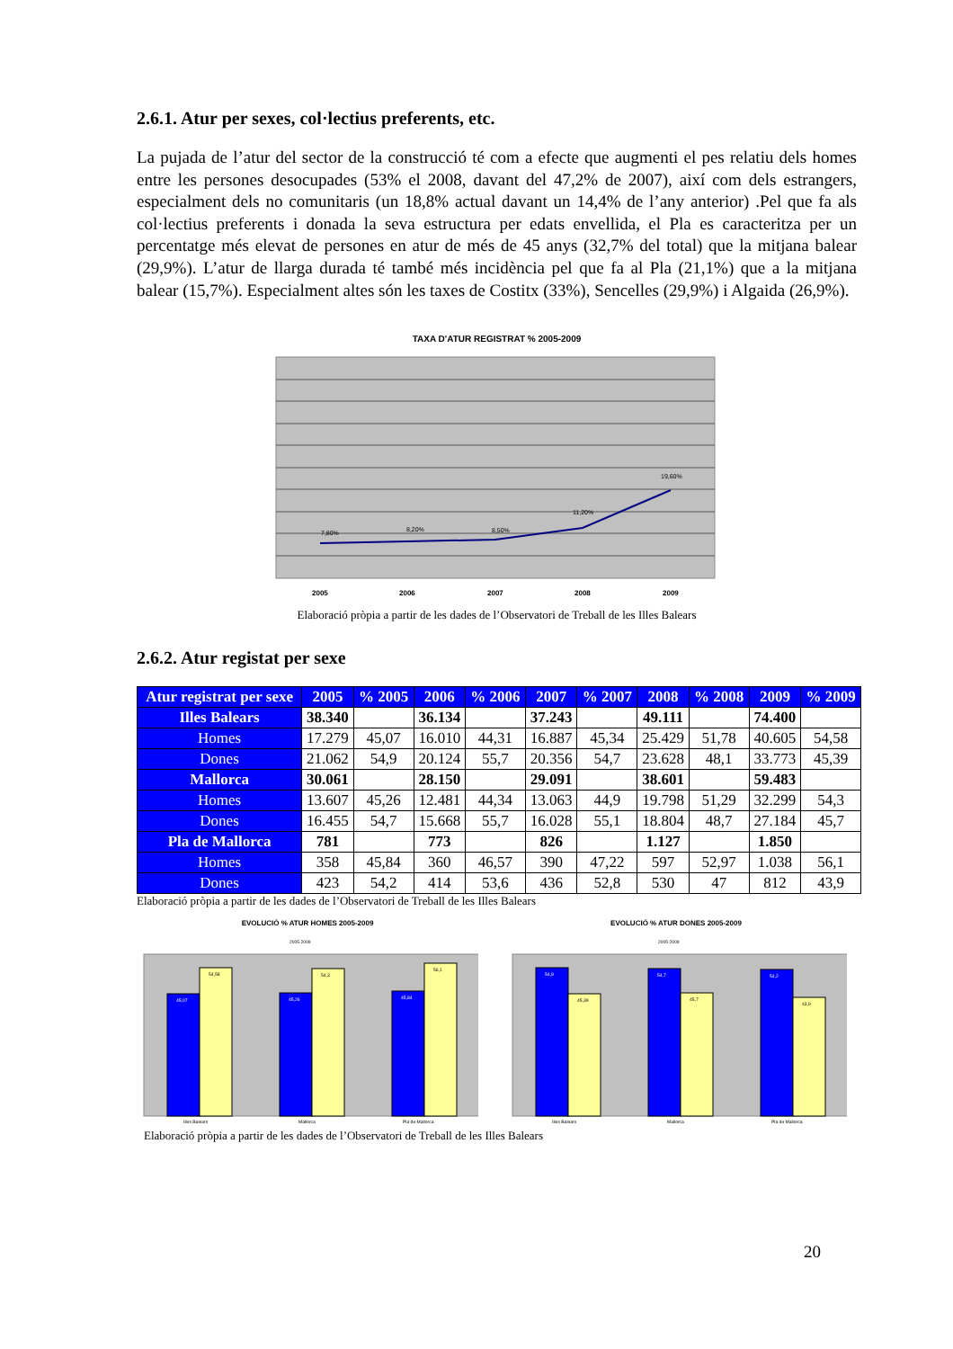2.6.1. Atur per sexes, col·lectius preferents, etc.
La pujada de l’atur del sector de la construcció té com a efecte que augmenti el pes relatiu dels homes entre les persones desocupades (53% el 2008, davant del 47,2% de 2007), així com dels estrangers, especialment dels no comunitaris (un 18,8% actual davant un 14,4% de l’any anterior) .Pel que fa als col·lectius preferents i donada la seva estructura per edats envellida, el Pla es caracteritza per un percentatge més elevat de persones en atur de més de 45 anys (32,7% del total) que la mitjana balear (29,9%). L’atur de llarga durada té també més incidència pel que fa al Pla (21,1%) que a la mitjana balear (15,7%). Especialment altes són les taxes de Costitx (33%), Sencelles (29,9%) i Algaida (26,9%).
TAXA D'ATUR REGISTRAT % 2005-2009
7,80%
8,20%
8,50%
11,20%
19,60%
2005
2006
2007
2008
2009
Elaboració pròpia a partir de les dades de l’Observatori de Treball de les Illes Balears
2.6.2. Atur registat per sexe
| Atur registrat per sexe | 2005 | % 2005 | 2006 | % 2006 | 2007 | % 2007 | 2008 | % 2008 | 2009 | % 2009 |
| --- | --- | --- | --- | --- | --- | --- | --- | --- | --- | --- |
| Illes Balears | 38.340 | | 36.134 | | 37.243 | | 49.111 | | 74.400 | |
| Homes | 17.279 | 45,07 | 16.010 | 44,31 | 16.887 | 45,34 | 25.429 | 51,78 | 40.605 | 54,58 |
| Dones | 21.062 | 54,9 | 20.124 | 55,7 | 20.356 | 54,7 | 23.628 | 48,1 | 33.773 | 45,39 |
| Mallorca | 30.061 | | 28.150 | | 29.091 | | 38.601 | | 59.483 | |
| Homes | 13.607 | 45,26 | 12.481 | 44,34 | 13.063 | 44,9 | 19.798 | 51,29 | 32.299 | 54,3 |
| Dones | 16.455 | 54,7 | 15.668 | 55,7 | 16.028 | 55,1 | 18.804 | 48,7 | 27.184 | 45,7 |
| Pla de Mallorca | 781 | | 773 | | 826 | | 1.127 | | 1.850 | |
| Homes | 358 | 45,84 | 360 | 46,57 | 390 | 47,22 | 597 | 52,97 | 1.038 | 56,1 |
| Dones | 423 | 54,2 | 414 | 53,6 | 436 | 52,8 | 530 | 47 | 812 | 43,9 |
Elaboració pròpia a partir de les dades de l’Observatori de Treball de les Illes Balears
EVOLUCIÓ % ATUR HOMES 2005-2009
2005 2009
45,07
54,58
45,26
54,3
45,84
56,1
Illes Balears
Mallorca
Pla de Mallorca
EVOLUCIÓ % ATUR DONES 2005-2009
2005 2009
54,9
45,39
54,7
45,7
54,2
43,9
Illes Balears
Mallorca
Pla de Mallorca
Elaboració pròpia a partir de les dades de l’Observatori de Treball de les Illes Balears
20